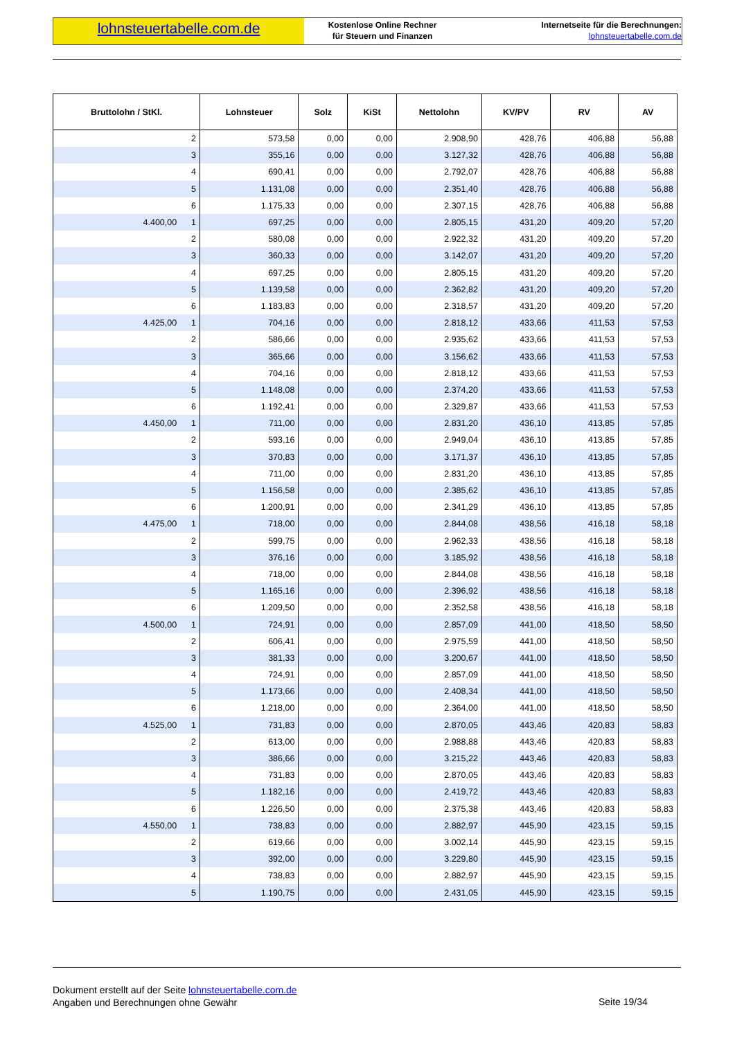lohnsteuertabelle.com.de
Kostenlose Online Rechner
für Steuern und Finanzen
Internetseite für die Berechnungen:
lohnsteuertabelle.com.de
| Bruttolohn / StKl. | Lohnsteuer | Solz | KiSt | Nettolohn | KV/PV | RV | AV |
| --- | --- | --- | --- | --- | --- | --- | --- |
| 2 | 573,58 | 0,00 | 0,00 | 2.908,90 | 428,76 | 406,88 | 56,88 |
| 3 | 355,16 | 0,00 | 0,00 | 3.127,32 | 428,76 | 406,88 | 56,88 |
| 4 | 690,41 | 0,00 | 0,00 | 2.792,07 | 428,76 | 406,88 | 56,88 |
| 5 | 1.131,08 | 0,00 | 0,00 | 2.351,40 | 428,76 | 406,88 | 56,88 |
| 6 | 1.175,33 | 0,00 | 0,00 | 2.307,15 | 428,76 | 406,88 | 56,88 |
| 4.400,00 1 | 697,25 | 0,00 | 0,00 | 2.805,15 | 431,20 | 409,20 | 57,20 |
| 2 | 580,08 | 0,00 | 0,00 | 2.922,32 | 431,20 | 409,20 | 57,20 |
| 3 | 360,33 | 0,00 | 0,00 | 3.142,07 | 431,20 | 409,20 | 57,20 |
| 4 | 697,25 | 0,00 | 0,00 | 2.805,15 | 431,20 | 409,20 | 57,20 |
| 5 | 1.139,58 | 0,00 | 0,00 | 2.362,82 | 431,20 | 409,20 | 57,20 |
| 6 | 1.183,83 | 0,00 | 0,00 | 2.318,57 | 431,20 | 409,20 | 57,20 |
| 4.425,00 1 | 704,16 | 0,00 | 0,00 | 2.818,12 | 433,66 | 411,53 | 57,53 |
| 2 | 586,66 | 0,00 | 0,00 | 2.935,62 | 433,66 | 411,53 | 57,53 |
| 3 | 365,66 | 0,00 | 0,00 | 3.156,62 | 433,66 | 411,53 | 57,53 |
| 4 | 704,16 | 0,00 | 0,00 | 2.818,12 | 433,66 | 411,53 | 57,53 |
| 5 | 1.148,08 | 0,00 | 0,00 | 2.374,20 | 433,66 | 411,53 | 57,53 |
| 6 | 1.192,41 | 0,00 | 0,00 | 2.329,87 | 433,66 | 411,53 | 57,53 |
| 4.450,00 1 | 711,00 | 0,00 | 0,00 | 2.831,20 | 436,10 | 413,85 | 57,85 |
| 2 | 593,16 | 0,00 | 0,00 | 2.949,04 | 436,10 | 413,85 | 57,85 |
| 3 | 370,83 | 0,00 | 0,00 | 3.171,37 | 436,10 | 413,85 | 57,85 |
| 4 | 711,00 | 0,00 | 0,00 | 2.831,20 | 436,10 | 413,85 | 57,85 |
| 5 | 1.156,58 | 0,00 | 0,00 | 2.385,62 | 436,10 | 413,85 | 57,85 |
| 6 | 1.200,91 | 0,00 | 0,00 | 2.341,29 | 436,10 | 413,85 | 57,85 |
| 4.475,00 1 | 718,00 | 0,00 | 0,00 | 2.844,08 | 438,56 | 416,18 | 58,18 |
| 2 | 599,75 | 0,00 | 0,00 | 2.962,33 | 438,56 | 416,18 | 58,18 |
| 3 | 376,16 | 0,00 | 0,00 | 3.185,92 | 438,56 | 416,18 | 58,18 |
| 4 | 718,00 | 0,00 | 0,00 | 2.844,08 | 438,56 | 416,18 | 58,18 |
| 5 | 1.165,16 | 0,00 | 0,00 | 2.396,92 | 438,56 | 416,18 | 58,18 |
| 6 | 1.209,50 | 0,00 | 0,00 | 2.352,58 | 438,56 | 416,18 | 58,18 |
| 4.500,00 1 | 724,91 | 0,00 | 0,00 | 2.857,09 | 441,00 | 418,50 | 58,50 |
| 2 | 606,41 | 0,00 | 0,00 | 2.975,59 | 441,00 | 418,50 | 58,50 |
| 3 | 381,33 | 0,00 | 0,00 | 3.200,67 | 441,00 | 418,50 | 58,50 |
| 4 | 724,91 | 0,00 | 0,00 | 2.857,09 | 441,00 | 418,50 | 58,50 |
| 5 | 1.173,66 | 0,00 | 0,00 | 2.408,34 | 441,00 | 418,50 | 58,50 |
| 6 | 1.218,00 | 0,00 | 0,00 | 2.364,00 | 441,00 | 418,50 | 58,50 |
| 4.525,00 1 | 731,83 | 0,00 | 0,00 | 2.870,05 | 443,46 | 420,83 | 58,83 |
| 2 | 613,00 | 0,00 | 0,00 | 2.988,88 | 443,46 | 420,83 | 58,83 |
| 3 | 386,66 | 0,00 | 0,00 | 3.215,22 | 443,46 | 420,83 | 58,83 |
| 4 | 731,83 | 0,00 | 0,00 | 2.870,05 | 443,46 | 420,83 | 58,83 |
| 5 | 1.182,16 | 0,00 | 0,00 | 2.419,72 | 443,46 | 420,83 | 58,83 |
| 6 | 1.226,50 | 0,00 | 0,00 | 2.375,38 | 443,46 | 420,83 | 58,83 |
| 4.550,00 1 | 738,83 | 0,00 | 0,00 | 2.882,97 | 445,90 | 423,15 | 59,15 |
| 2 | 619,66 | 0,00 | 0,00 | 3.002,14 | 445,90 | 423,15 | 59,15 |
| 3 | 392,00 | 0,00 | 0,00 | 3.229,80 | 445,90 | 423,15 | 59,15 |
| 4 | 738,83 | 0,00 | 0,00 | 2.882,97 | 445,90 | 423,15 | 59,15 |
| 5 | 1.190,75 | 0,00 | 0,00 | 2.431,05 | 445,90 | 423,15 | 59,15 |
Dokument erstellt auf der Seite lohnsteuertabelle.com.de
Angaben und Berechnungen ohne Gewähr
Seite 19/34